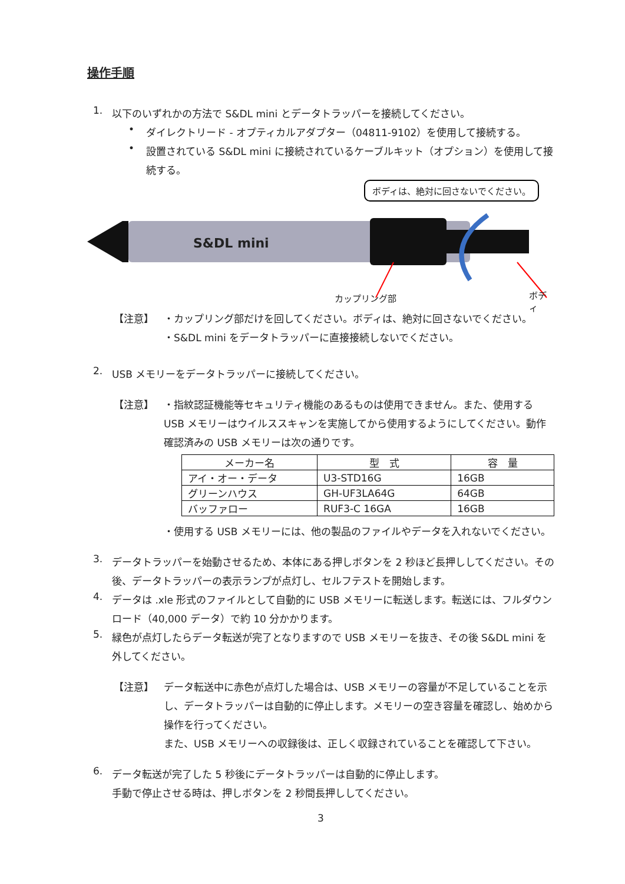操作手順
1.
以下のいずれかの方法で S&DL mini とデータトラッパーを接続してください。
•
ダイレクトリード - オプティカルアダプター（04811-9102）を使用して接続する。
•
設置されている S&DL mini に接続されているケーブルキット（オプション）を使用して接続する。
ボディは、絶対に回さないでください。
S&DL mini
カップリング部 ボディ
【注意】 ・カップリング部だけを回してください。ボディは、絶対に回さないでください。
・S&DL mini をデータトラッパーに直接接続しないでください。
2.
USB メモリーをデータトラッパーに接続してください。
【注意】 ・指紋認証機能等セキュリティ機能のあるものは使用できません。また、使用する USB メモリーはウイルススキャンを実施してから使用するようにしてください。動作確認済みの USB メモリーは次の通りです。
| メーカー名 | 型 式 | 容 量 |
| --- | --- | --- |
| アイ・オー・データ | U3-STD16G | 16GB |
| グリーンハウス | GH-UF3LA64G | 64GB |
| バッファロー | RUF3-C 16GA | 16GB |
・使用する USB メモリーには、他の製品のファイルやデータを入れないでください。
3.
データトラッパーを始動させるため、本体にある押しボタンを 2 秒ほど長押ししてください。その後、データトラッパーの表示ランプが点灯し、セルフテストを開始します。
4.
データは .xle 形式のファイルとして自動的に USB メモリーに転送します。転送には、フルダウンロード（40,000 データ）で約 10 分かかります。
5.
緑色が点灯したらデータ転送が完了となりますので USB メモリーを抜き、その後 S&DL mini を外してください。
【注意】 データ転送中に赤色が点灯した場合は、USB メモリーの容量が不足していることを示し、データトラッパーは自動的に停止します。メモリーの空き容量を確認し、始めから操作を行ってください。
また、USB メモリーへの収録後は、正しく収録されていることを確認して下さい。
6.
データ転送が完了した 5 秒後にデータトラッパーは自動的に停止します。
手動で停止させる時は、押しボタンを 2 秒間長押ししてください。
3